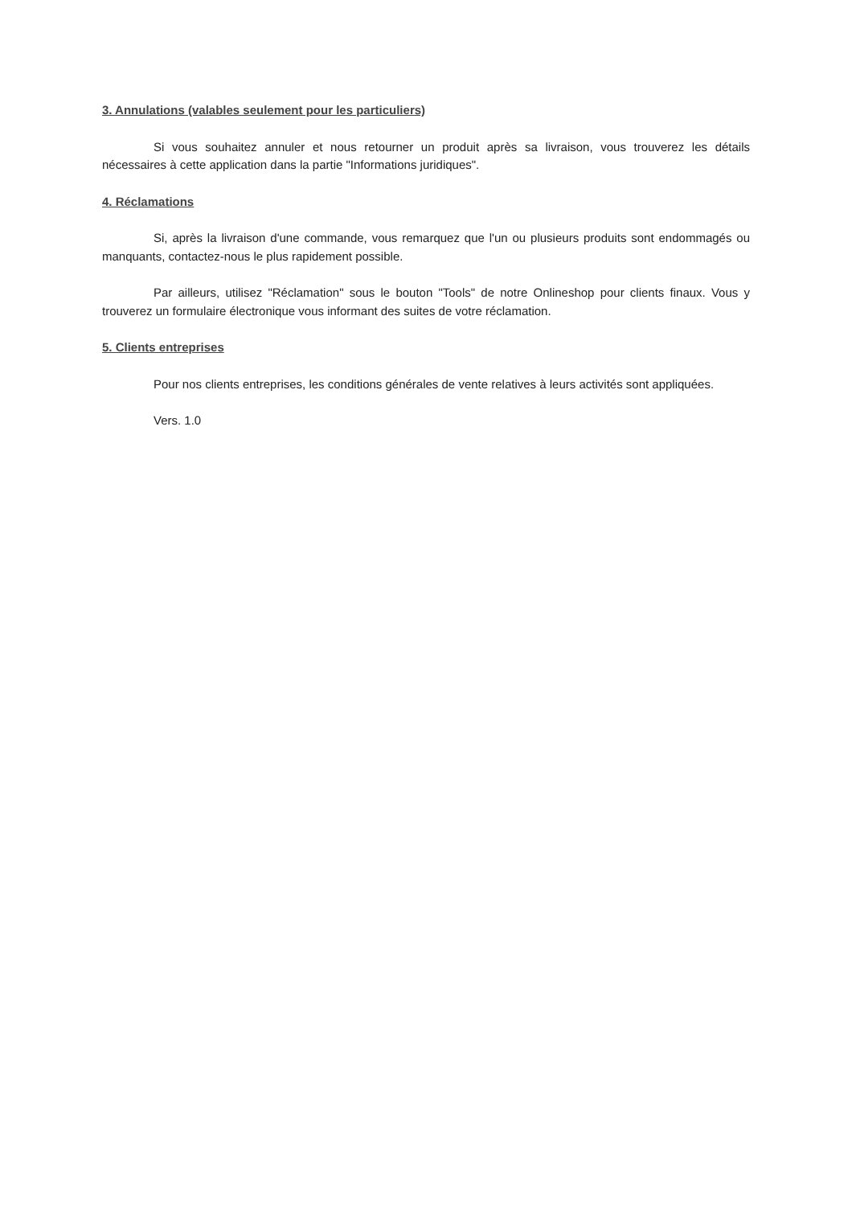3. Annulations (valables seulement pour les particuliers)
Si vous souhaitez annuler et nous retourner un produit après sa livraison, vous trouverez les détails nécessaires à cette application dans la partie "Informations juridiques".
4. Réclamations
Si, après la livraison d'une commande, vous remarquez que l'un ou plusieurs produits sont endommagés ou manquants, contactez-nous le plus rapidement possible.
Par ailleurs, utilisez "Réclamation" sous le bouton "Tools" de notre Onlineshop pour clients finaux. Vous y trouverez un formulaire électronique vous informant des suites de votre réclamation.
5. Clients entreprises
Pour nos clients entreprises, les conditions générales de vente relatives à leurs activités sont appliquées.
Vers. 1.0